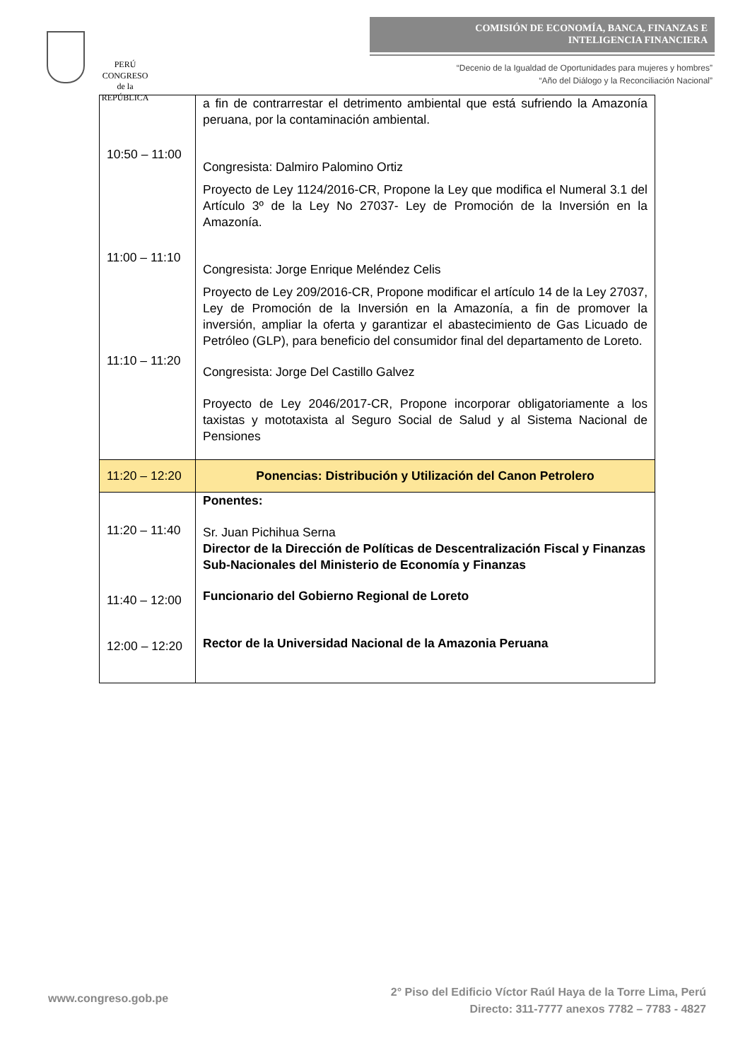PERÚ
CONGRESO
de la
REPÚBLICA
COMISIÓN DE ECONOMÍA, BANCA, FINANZAS E
INTELIGENCIA FINANCIERA
“Decenio de la Igualdad de Oportunidades para mujeres y hombres”
“Año del Diálogo y la Reconciliación Nacional”
| 10:50 – 11:00 11:00 – 11:10 11:10 – 11:20 | a fin de contrarrestar el detrimento ambiental que está sufriendo la Amazonía peruana, por la contaminación ambiental. Congresista: Dalmiro Palomino Ortiz Proyecto de Ley 1124/2016-CR, Propone la Ley que modifica el Numeral 3.1 del Artículo 3º de la Ley No 27037- Ley de Promoción de la Inversión en la Amazonía. Congresista: Jorge Enrique Meléndez Celis Proyecto de Ley 209/2016-CR, Propone modificar el artículo 14 de la Ley 27037, Ley de Promoción de la Inversión en la Amazonía, a fin de promover la inversión, ampliar la oferta y garantizar el abastecimiento de Gas Licuado de Petróleo (GLP), para beneficio del consumidor final del departamento de Loreto. Congresista: Jorge Del Castillo Galvez Proyecto de Ley 2046/2017-CR, Propone incorporar obligatoriamente a los taxistas y mototaxista al Seguro Social de Salud y al Sistema Nacional de Pensiones |
| 11:20 – 12:20 | Ponencias: Distribución y Utilización del Canon Petrolero |
| 11:20 – 11:40 11:40 – 12:00 12:00 – 12:20 | Ponentes: Sr. Juan Pichihua Serna Director de la Dirección de Políticas de Descentralización Fiscal y Finanzas Sub-Nacionales del Ministerio de Economía y Finanzas Funcionario del Gobierno Regional de Loreto Rector de la Universidad Nacional de la Amazonia Peruana |
www.congreso.gob.pe
2° Piso del Edificio Víctor Raúl Haya de la Torre Lima, Perú
Directo: 311-7777 anexos 7782 – 7783 - 4827